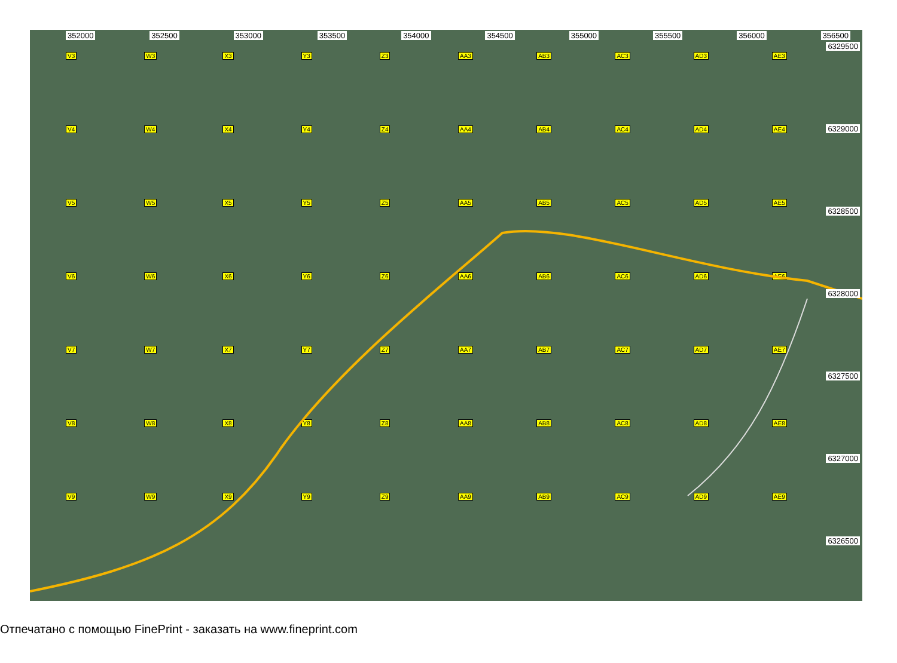352000 352500 353000 353500 354000 354500 355000 355500 356000 356500
6329500
6329000
6328500
6328000
6327500
6327000
6326500
V3 W3 X3 Y3 Z3 AA3 AB3 AC3 AD3 AE3 V4 W4 X4 Y4 Z4 AA4 AB4 AC4 AD4 AE4 V5 W5 X5 Y5 Z5 AA5 AB5 AC5 AD5 AE5 V6 W6 X6 Y6 Z6 AA6 AB6 AC6 AD6 AE6 V7 W7 X7 Y7 Z7 AA7 AB7 AC7 AD7 AE7 V8 W8 X8 Y8 Z8 AA8 AB8 AC8 AD8 AE8 V9 W9 X9 Y9 Z9 AA9 AB9 AC9 AD9 AE9
Отпечатано с помощью FinePrint - заказать на www.fineprint.com